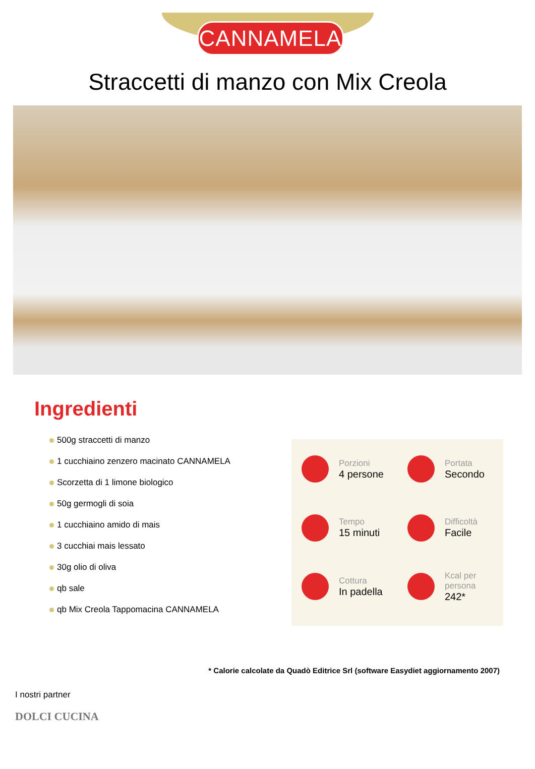CANNAMELA
Straccetti di manzo con Mix Creola
Ingredienti
500g straccetti di manzo
1 cucchiaino zenzero macinato CANNAMELA
Scorzetta di 1 limone biologico
50g germogli di soia
1 cucchiaino amido di mais
3 cucchiai mais lessato
30g olio di oliva
qb sale
qb Mix Creola Tappomacina CANNAMELA
Porzioni
4 persone
Portata
Secondo
Tempo
15 minuti
Difficoltà
Facile
Cottura
In padella
Kcal per persona
242*
* Calorie calcolate da Quadò Editrice Srl (software Easydiet aggiornamento 2007)
I nostri partner
DOLCI CUCINA